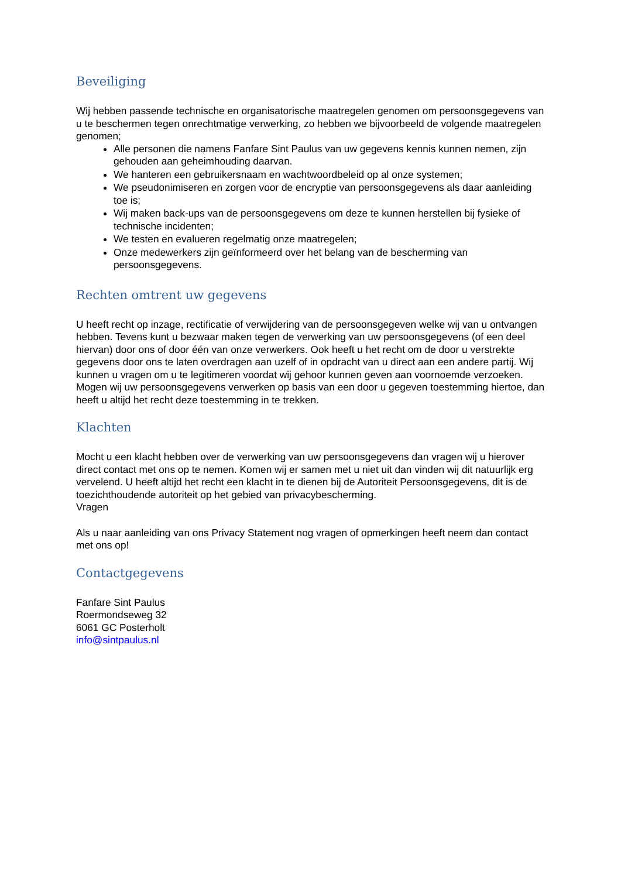Beveiliging
Wij hebben passende technische en organisatorische maatregelen genomen om persoonsgegevens van u te beschermen tegen onrechtmatige verwerking, zo hebben we bijvoorbeeld de volgende maatregelen genomen;
Alle personen die namens Fanfare Sint Paulus van uw gegevens kennis kunnen nemen, zijn gehouden aan geheimhouding daarvan.
We hanteren een gebruikersnaam en wachtwoordbeleid op al onze systemen;
We pseudonimiseren en zorgen voor de encryptie van persoonsgegevens als daar aanleiding toe is;
Wij maken back-ups van de persoonsgegevens om deze te kunnen herstellen bij fysieke of technische incidenten;
We testen en evalueren regelmatig onze maatregelen;
Onze medewerkers zijn geïnformeerd over het belang van de bescherming van persoonsgegevens.
Rechten omtrent uw gegevens
U heeft recht op inzage, rectificatie of verwijdering van de persoonsgegeven welke wij van u ontvangen hebben. Tevens kunt u bezwaar maken tegen de verwerking van uw persoonsgegevens (of een deel hiervan) door ons of door één van onze verwerkers. Ook heeft u het recht om de door u verstrekte gegevens door ons te laten overdragen aan uzelf of in opdracht van u direct aan een andere partij. Wij kunnen u vragen om u te legitimeren voordat wij gehoor kunnen geven aan voornoemde verzoeken. Mogen wij uw persoonsgegevens verwerken op basis van een door u gegeven toestemming hiertoe, dan heeft u altijd het recht deze toestemming in te trekken.
Klachten
Mocht u een klacht hebben over de verwerking van uw persoonsgegevens dan vragen wij u hierover direct contact met ons op te nemen. Komen wij er samen met u niet uit dan vinden wij dit natuurlijk erg vervelend. U heeft altijd het recht een klacht in te dienen bij de Autoriteit Persoonsgegevens, dit is de toezichthoudende autoriteit op het gebied van privacybescherming.
Vragen
Als u naar aanleiding van ons Privacy Statement nog vragen of opmerkingen heeft neem dan contact met ons op!
Contactgegevens
Fanfare Sint Paulus
Roermondseweg 32
6061 GC Posterholt
info@sintpaulus.nl